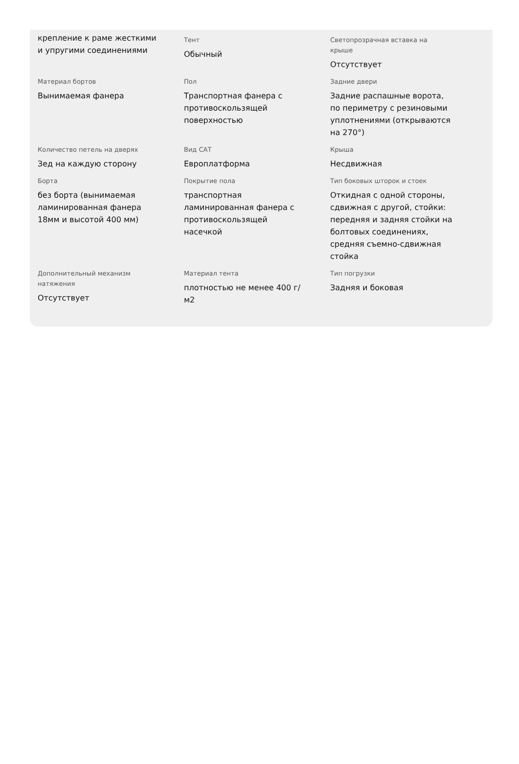| крепление к раме жесткими и упругими соединениями | Тент Обычный | Светопрозрачная вставка на крыше Отсутствует |
| Материал бортов Вынимаемая фанера | Пол Транспортная фанера с противоскользящей поверхностью | Задние двери Задние распашные ворота, по периметру с резиновыми уплотнениями (открываются на 270°) |
| Количество петель на дверях Зед на каждую сторону | Вид САТ Европлатформа | Крыша Несдвижная |
| Борта без борта (вынимаемая ламинированная фанера 18мм и высотой 400 мм) | Покрытие пола транспортная ламинированная фанера с противоскользящей насечкой | Тип боковых шторок и стоек Откидная с одной стороны, сдвижная с другой, стойки: передняя и задняя стойки на болтовых соединениях, средняя съемно-сдвижная стойка |
| Дополнительный механизм натяжения Отсутствует | Материал тента плотностью не менее 400 г/м2 | Тип погрузки Задняя и боковая |